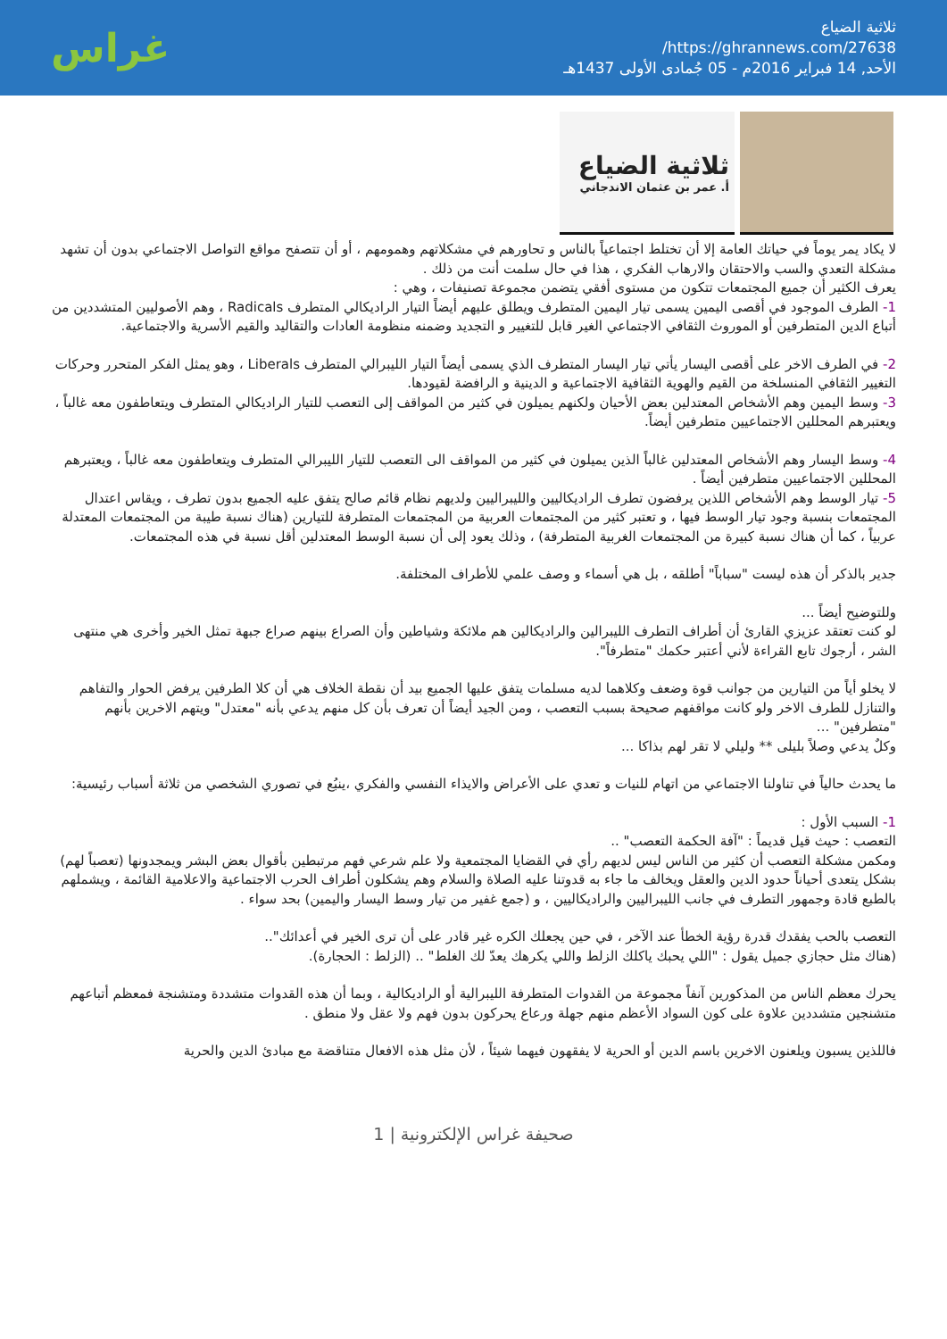ثلاثية الضياع
https://ghrannews.com/27638/
الأحد, 14 فبراير 2016م - 05 جُمادى الأولى 1437هـ
غراس
ثلاثية الضياع
أ. عمر بن عثمان الاندجاني
لا يكاد يمر يوماً في حياتك العامة إلا أن تختلط اجتماعياً بالناس و تحاورهم في مشكلاتهم وهمومهم ، أو أن تتصفح مواقع التواصل الاجتماعي بدون أن تشهد مشكلة التعدي والسب والاحتقان والارهاب الفكري ، هذا في حال سلمت أنت من ذلك .
يعرف الكثير أن جميع المجتمعات تتكون من مستوى أفقي يتضمن مجموعة تصنيفات ، وهي :
1- الطرف الموجود في أقصى اليمين يسمى تيار اليمين المتطرف ويطلق عليهم أيضاً التيار الراديكالي المتطرف Radicals ، وهم الأصوليين المتشددين من أتباع الدين المتطرفين أو الموروث الثقافي الاجتماعي الغير قابل للتغيير و التجديد وضمنه منظومة العادات والتقاليد والقيم الأسرية والاجتماعية.
2- في الطرف الاخر على أقصى اليسار يأتي تيار اليسار المتطرف الذي يسمى أيضاً التيار الليبرالي المتطرف Liberals ، وهو يمثل الفكر المتحرر وحركات التغيير الثقافي المنسلخة من القيم والهوية الثقافية الاجتماعية و الدينية و الرافضة لقيودها.
3- وسط اليمين وهم الأشخاص المعتدلين بعض الأحيان ولكنهم يميلون في كثير من المواقف إلى التعصب للتيار الراديكالي المتطرف ويتعاطفون معه غالباً ، ويعتبرهم المحللين الاجتماعيين متطرفين أيضاً.
4- وسط اليسار وهم الأشخاص المعتدلين غالباً الذين يميلون في كثير من المواقف الى التعصب للتيار الليبرالي المتطرف ويتعاطفون معه غالباً ، ويعتبرهم المحللين الاجتماعيين متطرفين أيضاً .
5- تيار الوسط وهم الأشخاص اللذين يرفضون تطرف الراديكاليين والليبراليين ولديهم نظام قائم صالح يتفق عليه الجميع بدون تطرف ، ويقاس اعتدال المجتمعات بنسبة وجود تيار الوسط فيها ، و تعتبر كثير من المجتمعات العربية من المجتمعات المتطرفة للتيارين (هناك نسبة طيبة من المجتمعات المعتدلة عربياً ، كما أن هناك نسبة كبيرة من المجتمعات الغربية المتطرفة) ، وذلك يعود إلى أن نسبة الوسط المعتدلين أقل نسبة في هذه المجتمعات.
جدير بالذكر أن هذه ليست "سباباً" أطلقه ، بل هي أسماء و وصف علمي للأطراف المختلفة.
وللتوضيح أيضاً ...
لو كنت تعتقد عزيزي القارئ أن أطراف التطرف الليبرالين والراديكالين هم ملائكة وشياطين وأن الصراع بينهم صراع جبهة تمثل الخير وأخرى هي منتهى الشر ، أرجوك تابع القراءة لأني أعتبر حكمك "متطرفاً".
لا يخلو أياً من التيارين من جوانب قوة وضعف وكلاهما لديه مسلمات يتفق عليها الجميع بيد أن نقطة الخلاف هي أن كلا الطرفين يرفض الحوار والتفاهم والتنازل للطرف الاخر ولو كانت مواقفهم صحيحة بسبب التعصب ، ومن الجيد أيضاً أن تعرف بأن كل منهم يدعي بأنه "معتدل" ويتهم الاخرين بأنهم "متطرفين" ...
وكلٌ يدعي وصلاً بليلى ** وليلي لا تقر لهم بذاكا ...
ما يحدث حالياً في تناولنا الاجتماعي من اتهام للنيات و تعدي على الأعراض والايذاء النفسي والفكري ،ينبُع في تصوري الشخصي من ثلاثة أسباب رئيسية:
1- السبب الأول :
التعصب : حيث قيل قديماً : "آفة الحكمة التعصب" ..
ومكمن مشكلة التعصب أن كثير من الناس ليس لديهم رأي في القضايا المجتمعية ولا علم شرعي فهم مرتبطين بأقوال بعض البشر ويمجدونها (تعصباً لهم) بشكل يتعدى أحياناً حدود الدين والعقل ويخالف ما جاء به قدوتنا عليه الصلاة والسلام وهم يشكلون أطراف الحرب الاجتماعية والاعلامية القائمة ، ويشملهم بالطبع قادة وجمهور التطرف في جانب الليبراليين والراديكاليين ، و (جمع غفير من تيار وسط اليسار واليمين) بحد سواء .
التعصب بالحب يفقدك قدرة رؤية الخطأ عند الآخر ، في حين يجعلك الكره غير قادر على أن ترى الخير في أعدائك"..
(هناك مثل حجازي جميل يقول : "اللي يحبك ياكلك الزلط واللي يكرهك يعدّ لك الغلط" .. (الزلط : الحجارة).
يحرك معظم الناس من المذكورين آنفاً مجموعة من القدوات المتطرفة الليبرالية أو الراديكالية ، وبما أن هذه القدوات متشددة ومتشنجة فمعظم أتباعهم متشنجين متشددين علاوة على كون السواد الأعظم منهم جهلة ورعاع يحركون بدون فهم ولا عقل ولا منطق .
فاللذين يسبون ويلعنون الاخرين باسم الدين أو الحرية لا يفقهون فيهما شيئاً ، لأن مثل هذه الافعال متناقضة مع مبادئ الدين والحرية
صحيفة غراس الإلكترونية | 1